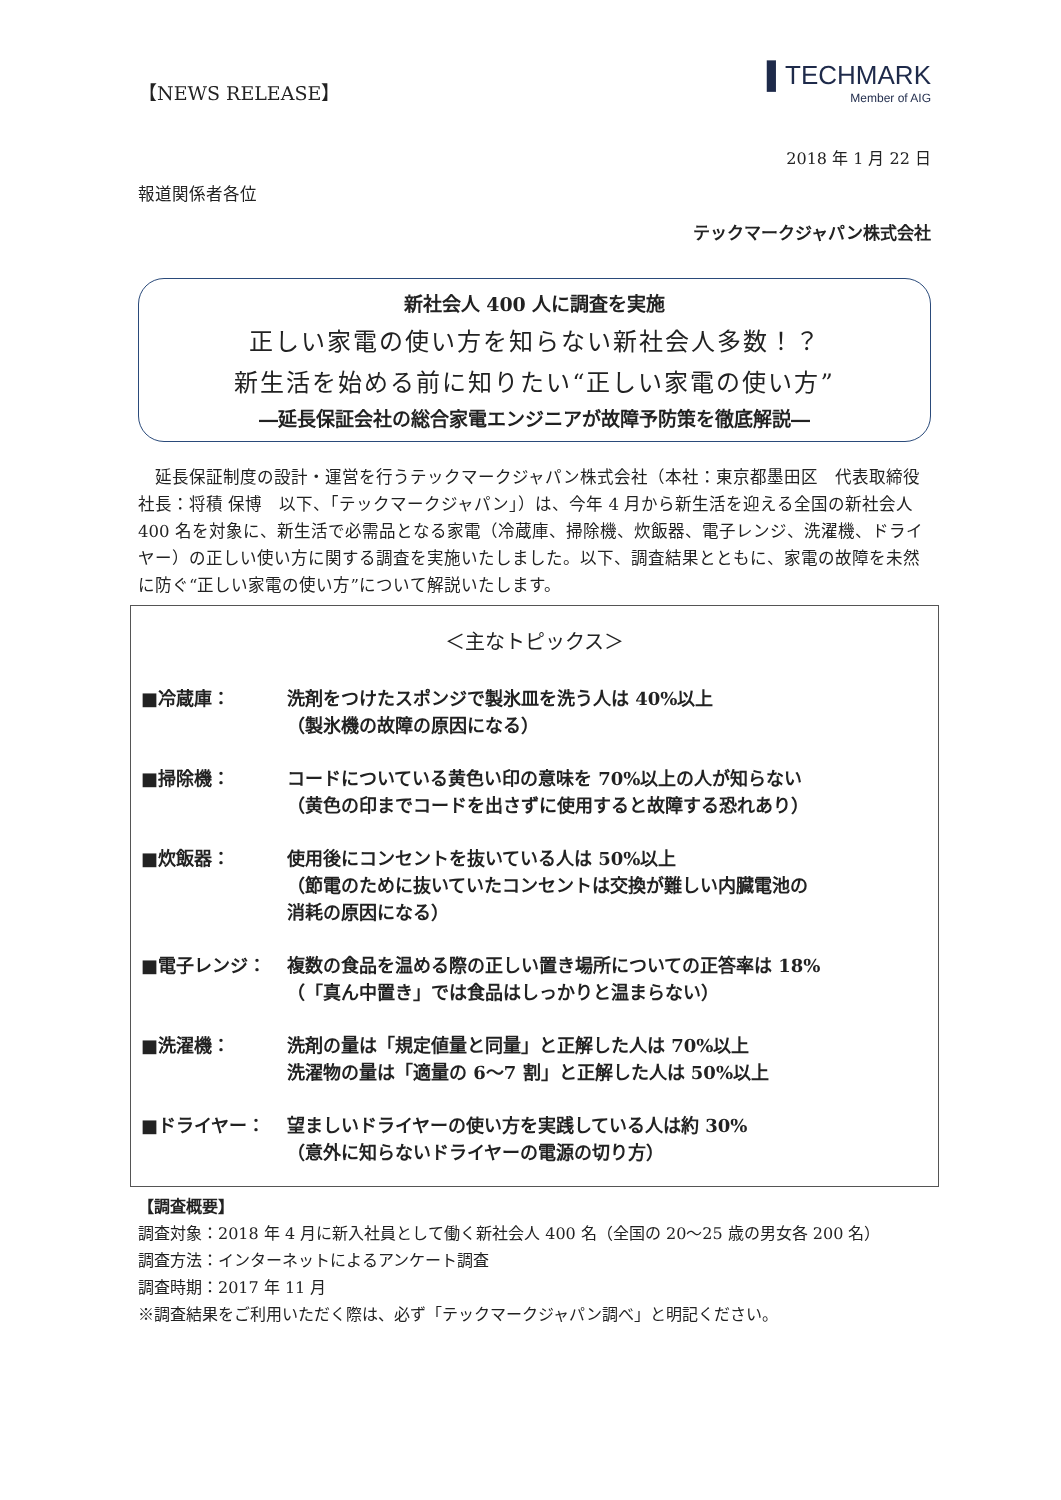【NEWS RELEASE】
▌TECHMARK
Member of AIG
2018 年 1 月 22 日
報道関係者各位
テックマークジャパン株式会社
新社会人 400 人に調査を実施
正しい家電の使い方を知らない新社会人多数！？
新生活を始める前に知りたい“正しい家電の使い方”
―延長保証会社の総合家電エンジニアが故障予防策を徹底解説―
延長保証制度の設計・運営を行うテックマークジャパン株式会社（本社：東京都墨田区　代表取締役社長：将積 保博　以下、「テックマークジャパン」）は、今年 4 月から新生活を迎える全国の新社会人 400 名を対象に、新生活で必需品となる家電（冷蔵庫、掃除機、炊飯器、電子レンジ、洗濯機、ドライヤー）の正しい使い方に関する調査を実施いたしました。以下、調査結果とともに、家電の故障を未然に防ぐ“正しい家電の使い方”について解説いたします。
＜主なトピックス＞
■冷蔵庫： 洗剤をつけたスポンジで製氷皿を洗う人は 40%以上
（製氷機の故障の原因になる）
■掃除機： コードについている黄色い印の意味を 70%以上の人が知らない
（黄色の印までコードを出さずに使用すると故障する恐れあり）
■炊飯器： 使用後にコンセントを抜いている人は 50%以上
（節電のために抜いていたコンセントは交換が難しい内臓電池の
消耗の原因になる）
■電子レンジ： 複数の食品を温める際の正しい置き場所についての正答率は 18%
（「真ん中置き」では食品はしっかりと温まらない）
■洗濯機： 洗剤の量は「規定値量と同量」と正解した人は 70%以上
洗濯物の量は「適量の 6～7 割」と正解した人は 50%以上
■ドライヤー： 望ましいドライヤーの使い方を実践している人は約 30%
（意外に知らないドライヤーの電源の切り方）
【調査概要】
調査対象：2018 年 4 月に新入社員として働く新社会人 400 名（全国の 20～25 歳の男女各 200 名）
調査方法：インターネットによるアンケート調査
調査時期：2017 年 11 月
※調査結果をご利用いただく際は、必ず「テックマークジャパン調べ」と明記ください。